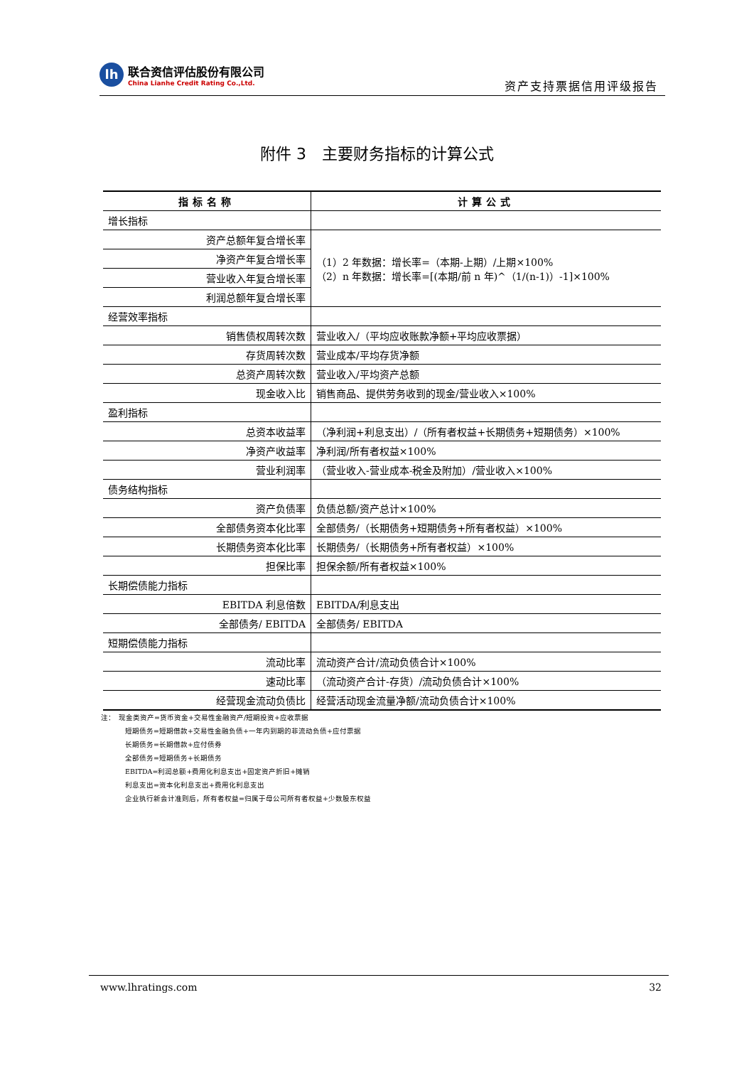lh
联合资信评估股份有限公司
China Lianhe Credit Rating Co.,Ltd.
资产支持票据信用评级报告
附件 3　主要财务指标的计算公式
| 指标名称 | 计算公式 |
| --- | --- |
| 增长指标 | |
| 资产总额年复合增长率 | （1）2 年数据：增长率=（本期-上期）/上期×100% （2）n 年数据：增长率=[(本期/前 n 年)^（1/(n-1)）-1]×100% |
| 净资产年复合增长率 | |
| 营业收入年复合增长率 | |
| 利润总额年复合增长率 | |
| 经营效率指标 | |
| 销售债权周转次数 | 营业收入/（平均应收账款净额+平均应收票据） |
| 存货周转次数 | 营业成本/平均存货净额 |
| 总资产周转次数 | 营业收入/平均资产总额 |
| 现金收入比 | 销售商品、提供劳务收到的现金/营业收入×100% |
| 盈利指标 | |
| 总资本收益率 | （净利润+利息支出）/（所有者权益+长期债务+短期债务）×100% |
| 净资产收益率 | 净利润/所有者权益×100% |
| 营业利润率 | （营业收入-营业成本-税金及附加）/营业收入×100% |
| 债务结构指标 | |
| 资产负债率 | 负债总额/资产总计×100% |
| 全部债务资本化比率 | 全部债务/（长期债务+短期债务+所有者权益）×100% |
| 长期债务资本化比率 | 长期债务/（长期债务+所有者权益）×100% |
| 担保比率 | 担保余额/所有者权益×100% |
| 长期偿债能力指标 | |
| EBITDA 利息倍数 | EBITDA/利息支出 |
| 全部债务/ EBITDA | 全部债务/ EBITDA |
| 短期偿债能力指标 | |
| 流动比率 | 流动资产合计/流动负债合计×100% |
| 速动比率 | （流动资产合计-存货）/流动负债合计×100% |
| 经营现金流动负债比 | 经营活动现金流量净额/流动负债合计×100% |
注：　现金类资产=货币资金+交易性金融资产/短期投资+应收票据
短期债务=短期借款+交易性金融负债+一年内到期的非流动负债+应付票据
长期债务=长期借款+应付债券
全部债务=短期债务+长期债务
EBITDA=利润总额+费用化利息支出+固定资产折旧+摊销
利息支出=资本化利息支出+费用化利息支出
企业执行新会计准则后，所有者权益=归属于母公司所有者权益+少数股东权益
www.lhratings.com 32